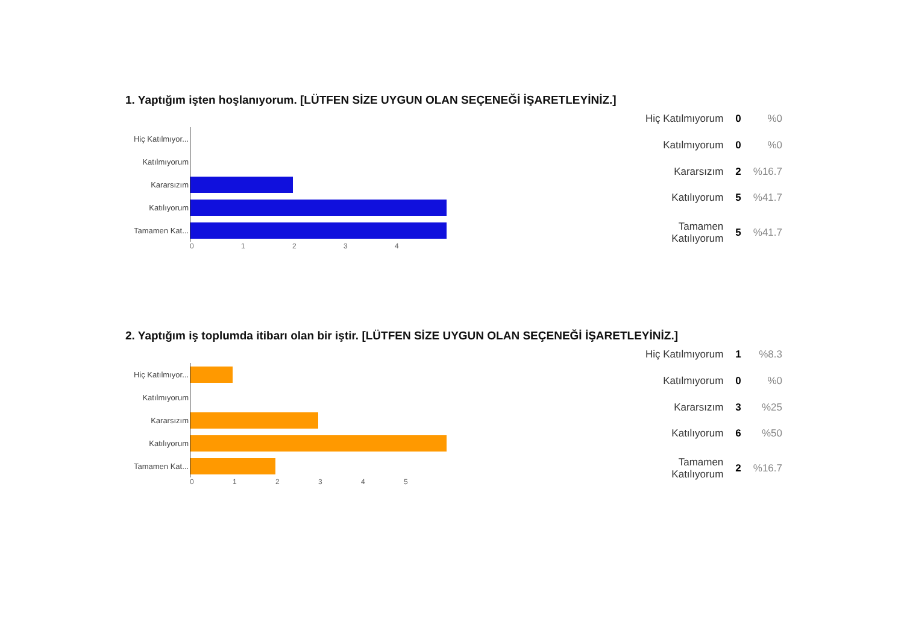1. Yaptığım işten hoşlanıyorum. [LÜTFEN SİZE UYGUN OLAN SEÇENEĞİ İŞARETLEYİNİZ.]
Hiç Katılmıyor...
Katılmıyorum
Kararsızım
Katılıyorum
Tamamen Kat...
0 1 2 3 4
| Hiç Katılmıyorum | 0 | %0 |
| Katılmıyorum | 0 | %0 |
| Kararsızım | 2 | %16.7 |
| Katılıyorum | 5 | %41.7 |
| Tamamen Katılıyorum | 5 | %41.7 |
2. Yaptığım iş toplumda itibarı olan bir iştir. [LÜTFEN SİZE UYGUN OLAN SEÇENEĞİ İŞARETLEYİNİZ.]
Hiç Katılmıyor...
Katılmıyorum
Kararsızım
Katılıyorum
Tamamen Kat...
0 1 2 3 4 5
| Hiç Katılmıyorum | 1 | %8.3 |
| Katılmıyorum | 0 | %0 |
| Kararsızım | 3 | %25 |
| Katılıyorum | 6 | %50 |
| Tamamen Katılıyorum | 2 | %16.7 |